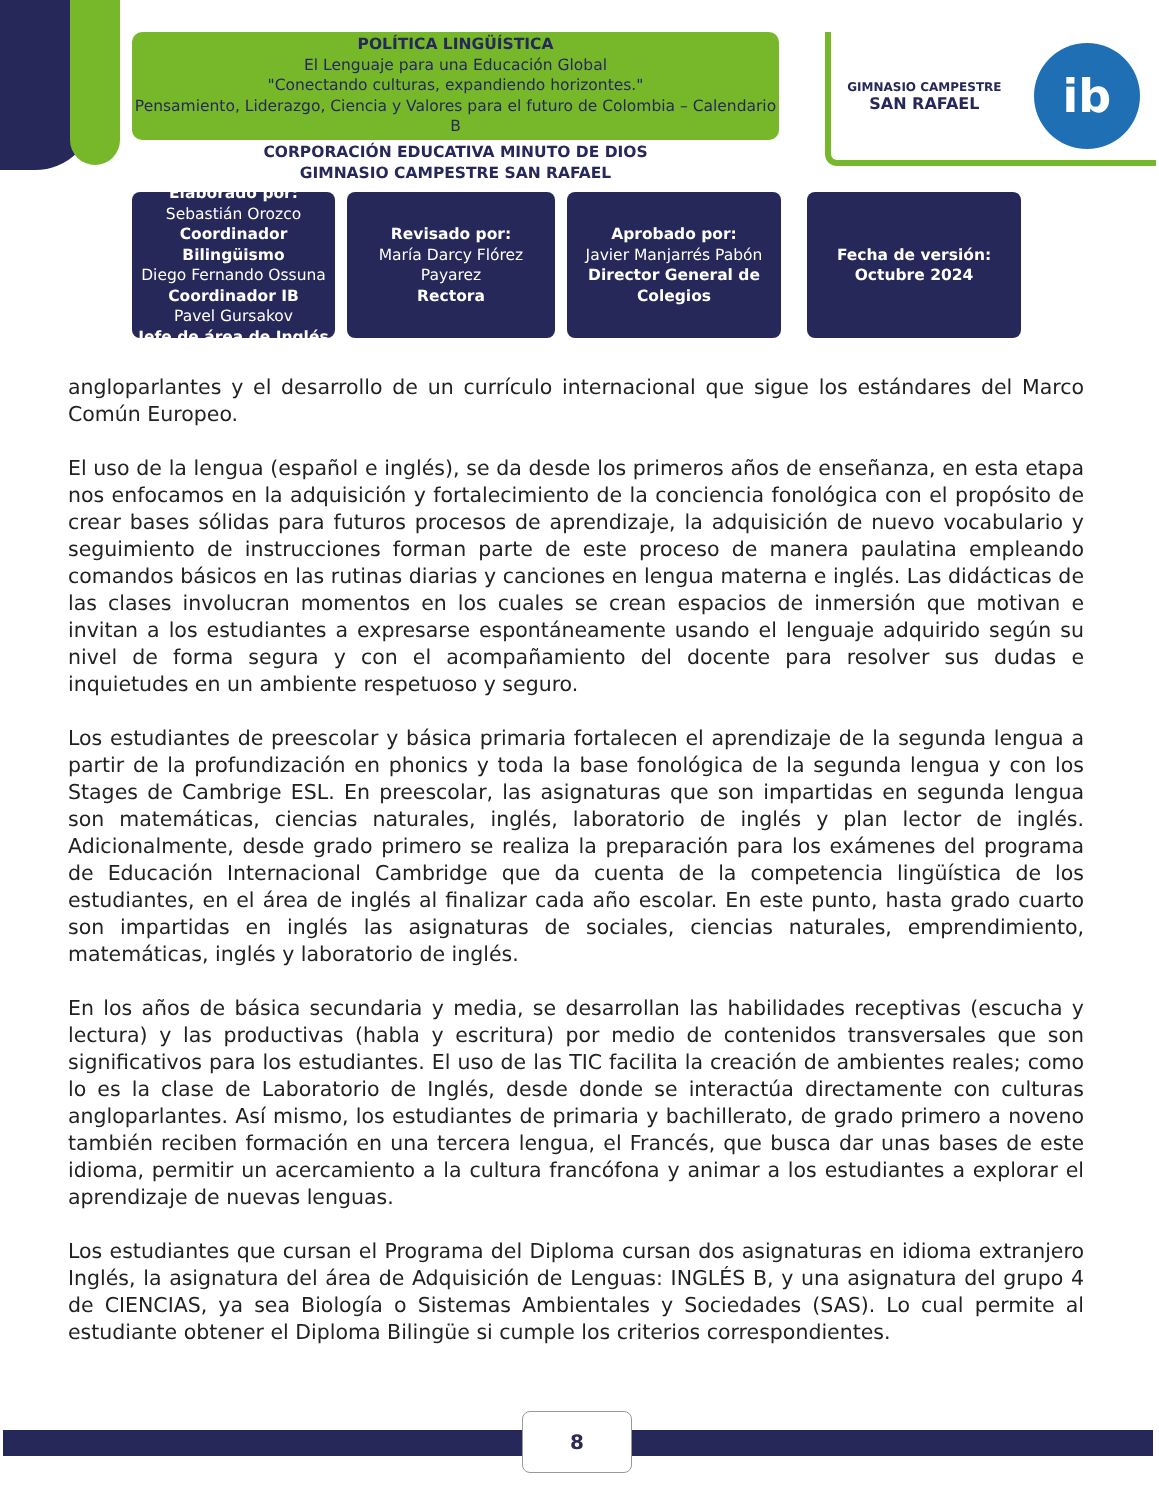POLÍTICA LINGÜÍSTICA
El Lenguaje para una Educación Global
"Conectando culturas, expandiendo horizontes."
Pensamiento, Liderazgo, Ciencia y Valores para el futuro de Colombia – Calendario B
CORPORACIÓN EDUCATIVA MINUTO DE DIOS
GIMNASIO CAMPESTRE SAN RAFAEL
GIMNASIO CAMPESTRE
SAN RAFAEL
ib
Elaborado por:
Sebastián Orozco
Coordinador Bilingüismo
Diego Fernando Ossuna
Coordinador IB
Pavel Gursakov
Jefe de área de Inglés
Revisado por:
María Darcy Flórez Payarez
Rectora
Aprobado por:
Javier Manjarrés Pabón
Director General de Colegios
Fecha de versión:
Octubre 2024
angloparlantes y el desarrollo de un currículo internacional que sigue los estándares del Marco Común Europeo.
El uso de la lengua (español e inglés), se da desde los primeros años de enseñanza, en esta etapa nos enfocamos en la adquisición y fortalecimiento de la conciencia fonológica con el propósito de crear bases sólidas para futuros procesos de aprendizaje, la adquisición de nuevo vocabulario y seguimiento de instrucciones forman parte de este proceso de manera paulatina empleando comandos básicos en las rutinas diarias y canciones en lengua materna e inglés. Las didácticas de las clases involucran momentos en los cuales se crean espacios de inmersión que motivan e invitan a los estudiantes a expresarse espontáneamente usando el lenguaje adquirido según su nivel de forma segura y con el acompañamiento del docente para resolver sus dudas e inquietudes en un ambiente respetuoso y seguro.
Los estudiantes de preescolar y básica primaria fortalecen el aprendizaje de la segunda lengua a partir de la profundización en phonics y toda la base fonológica de la segunda lengua y con los Stages de Cambrige ESL. En preescolar, las asignaturas que son impartidas en segunda lengua son matemáticas, ciencias naturales, inglés, laboratorio de inglés y plan lector de inglés. Adicionalmente, desde grado primero se realiza la preparación para los exámenes del programa de Educación Internacional Cambridge que da cuenta de la competencia lingüística de los estudiantes, en el área de inglés al finalizar cada año escolar. En este punto, hasta grado cuarto son impartidas en inglés las asignaturas de sociales, ciencias naturales, emprendimiento, matemáticas, inglés y laboratorio de inglés.
En los años de básica secundaria y media, se desarrollan las habilidades receptivas (escucha y lectura) y las productivas (habla y escritura) por medio de contenidos transversales que son significativos para los estudiantes. El uso de las TIC facilita la creación de ambientes reales; como lo es la clase de Laboratorio de Inglés, desde donde se interactúa directamente con culturas angloparlantes. Así mismo, los estudiantes de primaria y bachillerato, de grado primero a noveno también reciben formación en una tercera lengua, el Francés, que busca dar unas bases de este idioma, permitir un acercamiento a la cultura francófona y animar a los estudiantes a explorar el aprendizaje de nuevas lenguas.
Los estudiantes que cursan el Programa del Diploma cursan dos asignaturas en idioma extranjero Inglés, la asignatura del área de Adquisición de Lenguas: INGLÉS B, y una asignatura del grupo 4 de CIENCIAS, ya sea Biología o Sistemas Ambientales y Sociedades (SAS). Lo cual permite al estudiante obtener el Diploma Bilingüe si cumple los criterios correspondientes.
8